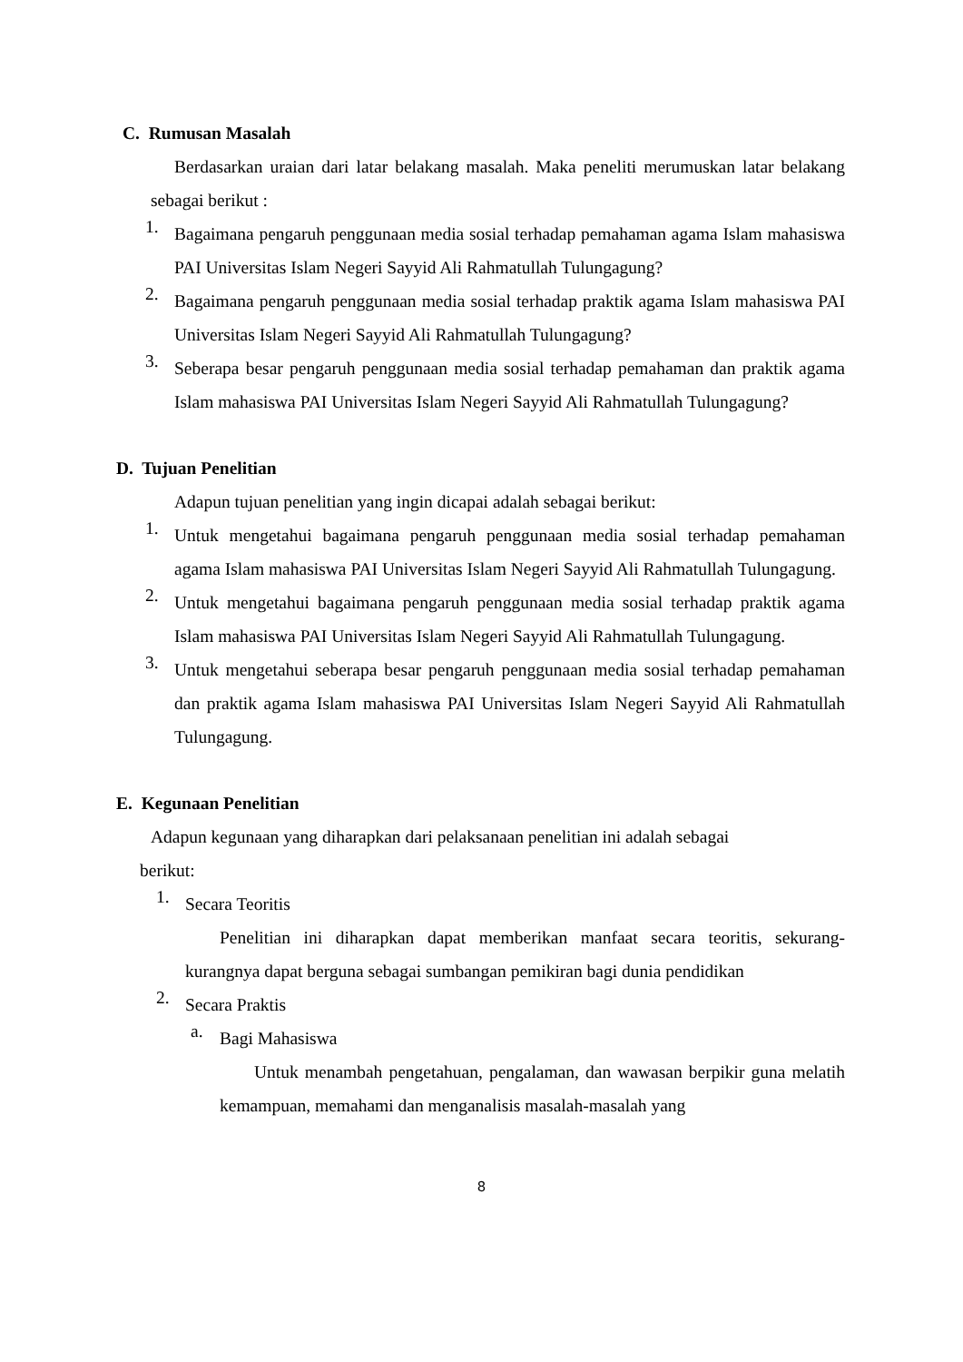C. Rumusan Masalah
Berdasarkan uraian dari latar belakang masalah. Maka peneliti merumuskan latar belakang sebagai berikut :
1.
Bagaimana pengaruh penggunaan media sosial terhadap pemahaman agama Islam mahasiswa PAI Universitas Islam Negeri Sayyid Ali Rahmatullah Tulungagung?
2.
Bagaimana pengaruh penggunaan media sosial terhadap praktik agama Islam mahasiswa PAI Universitas Islam Negeri Sayyid Ali Rahmatullah Tulungagung?
3.
Seberapa besar pengaruh penggunaan media sosial terhadap pemahaman dan praktik agama Islam mahasiswa PAI Universitas Islam Negeri Sayyid Ali Rahmatullah Tulungagung?
D. Tujuan Penelitian
Adapun tujuan penelitian yang ingin dicapai adalah sebagai berikut:
1.
Untuk mengetahui bagaimana pengaruh penggunaan media sosial terhadap pemahaman agama Islam mahasiswa PAI Universitas Islam Negeri Sayyid Ali Rahmatullah Tulungagung.
2.
Untuk mengetahui bagaimana pengaruh penggunaan media sosial terhadap praktik agama Islam mahasiswa PAI Universitas Islam Negeri Sayyid Ali Rahmatullah Tulungagung.
3.
Untuk mengetahui seberapa besar pengaruh penggunaan media sosial terhadap pemahaman dan praktik agama Islam mahasiswa PAI Universitas Islam Negeri Sayyid Ali Rahmatullah Tulungagung.
E. Kegunaan Penelitian
Adapun kegunaan yang diharapkan dari pelaksanaan penelitian ini adalah sebagai berikut:
1.
Secara Teoritis
Penelitian ini diharapkan dapat memberikan manfaat secara teoritis, sekurang-kurangnya dapat berguna sebagai sumbangan pemikiran bagi dunia pendidikan
2.
Secara Praktis
a.
Bagi Mahasiswa
Untuk menambah pengetahuan, pengalaman, dan wawasan berpikir guna melatih kemampuan, memahami dan menganalisis masalah-masalah yang
8